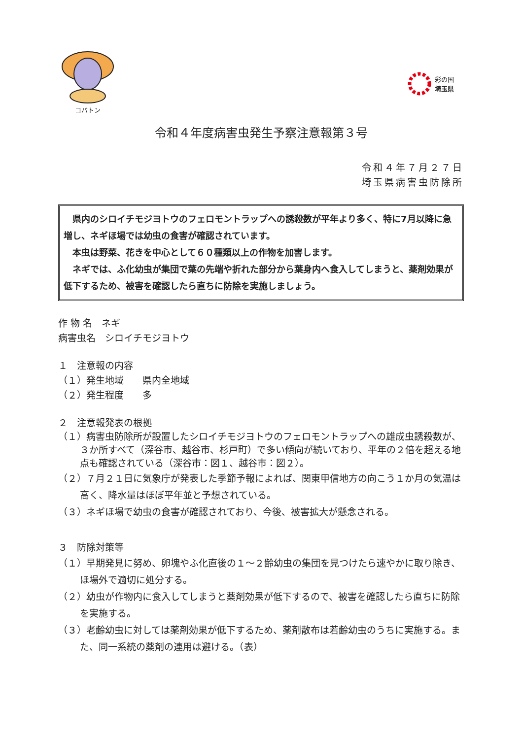コバトン 彩の国
埼玉県
令和４年度病害虫発生予察注意報第３号
令和４年７月２７日
埼玉県病害虫防除所
　県内のシロイチモジヨトウのフェロモントラップへの誘殺数が平年より多く、特に7月以降に急増し、ネギほ場では幼虫の食害が確認されています。
　本虫は野菜、花きを中心として６０種類以上の作物を加害します。
　ネギでは、ふ化幼虫が集団で葉の先端や折れた部分から葉身内へ食入してしまうと、薬剤効果が低下するため、被害を確認したら直ちに防除を実施しましょう。
作 物 名　ネギ
病害虫名　シロイチモジヨトウ
１　注意報の内容
（１）発生地域　　県内全地域
（２）発生程度　　多
２　注意報発表の根拠
（１）病害虫防除所が設置したシロイチモジヨトウのフェロモントラップへの雄成虫誘殺数が、３か所すべて（深谷市、越谷市、杉戸町）で多い傾向が続いており、平年の２倍を超える地点も確認されている（深谷市：図１、越谷市：図２）。
（２）７月２１日に気象庁が発表した季節予報によれば、関東甲信地方の向こう１か月の気温は高く、降水量はほぼ平年並と予想されている。
（３）ネギほ場で幼虫の食害が確認されており、今後、被害拡大が懸念される。
３　防除対策等
（１）早期発見に努め、卵塊やふ化直後の１～２齢幼虫の集団を見つけたら速やかに取り除き、ほ場外で適切に処分する。
（２）幼虫が作物内に食入してしまうと薬剤効果が低下するので、被害を確認したら直ちに防除を実施する。
（３）老齢幼虫に対しては薬剤効果が低下するため、薬剤散布は若齢幼虫のうちに実施する。また、同一系統の薬剤の連用は避ける。（表）